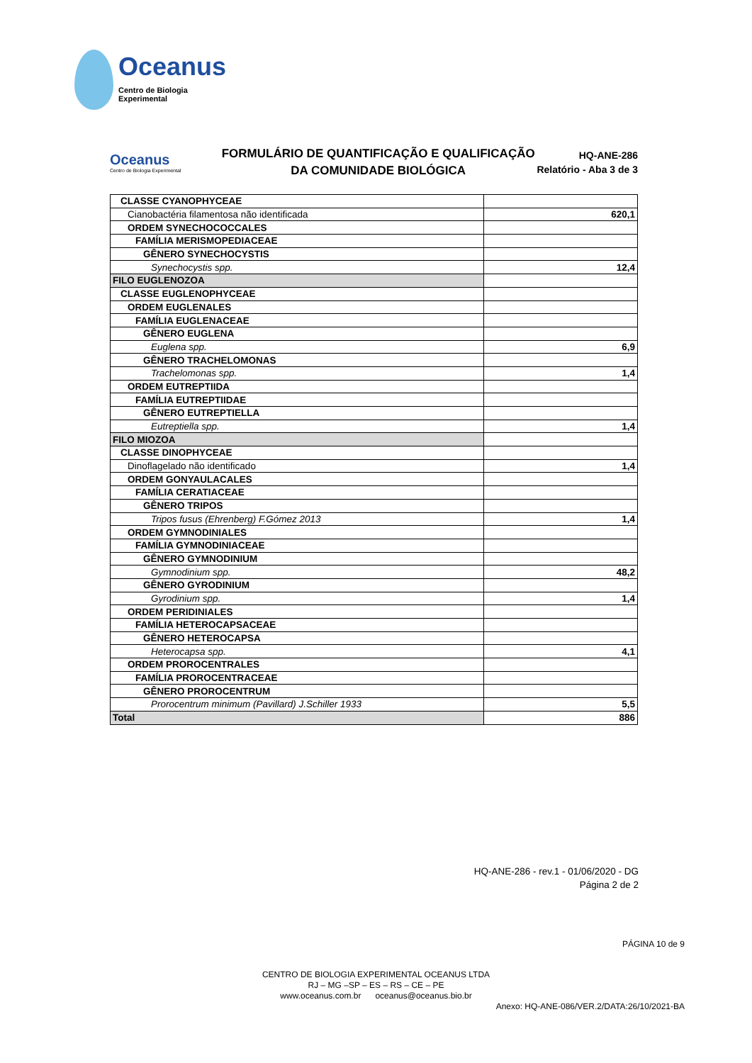Oceanus
Centro de Biologia Experimental
Oceanus
Centro de Biologia Experimental
FORMULÁRIO DE QUANTIFICAÇÃO E QUALIFICAÇÃO
DA COMUNIDADE BIOLÓGICA
HQ-ANE-286
Relatório - Aba 3 de 3
| CLASSE CYANOPHYCEAE | |
| Cianobactéria filamentosa não identificada | 620,1 |
| ORDEM SYNECHOCOCCALES | |
| FAMÍLIA MERISMOPEDIACEAE | |
| GÊNERO SYNECHOCYSTIS | |
| Synechocystis spp. | 12,4 |
| FILO EUGLENOZOA | |
| CLASSE EUGLENOPHYCEAE | |
| ORDEM EUGLENALES | |
| FAMÍLIA EUGLENACEAE | |
| GÊNERO EUGLENA | |
| Euglena spp. | 6,9 |
| GÊNERO TRACHELOMONAS | |
| Trachelomonas spp. | 1,4 |
| ORDEM EUTREPTIIDA | |
| FAMÍLIA EUTREPTIIDAE | |
| GÊNERO EUTREPTIELLA | |
| Eutreptiella spp. | 1,4 |
| FILO MIOZOA | |
| CLASSE DINOPHYCEAE | |
| Dinoflagelado não identificado | 1,4 |
| ORDEM GONYAULACALES | |
| FAMÍLIA CERATIACEAE | |
| GÊNERO TRIPOS | |
| Tripos fusus (Ehrenberg) F.Gómez 2013 | 1,4 |
| ORDEM GYMNODINIALES | |
| FAMÍLIA GYMNODINIACEAE | |
| GÊNERO GYMNODINIUM | |
| Gymnodinium spp. | 48,2 |
| GÊNERO GYRODINIUM | |
| Gyrodinium spp. | 1,4 |
| ORDEM PERIDINIALES | |
| FAMÍLIA HETEROCAPSACEAE | |
| GÊNERO HETEROCAPSA | |
| Heterocapsa spp. | 4,1 |
| ORDEM PROROCENTRALES | |
| FAMÍLIA PROROCENTRACEAE | |
| GÊNERO PROROCENTRUM | |
| Prorocentrum minimum (Pavillard) J.Schiller 1933 | 5,5 |
| Total | 886 |
HQ-ANE-286 - rev.1 - 01/06/2020 - DG
Página 2 de 2
PÁGINA 10 de 9
CENTRO DE BIOLOGIA EXPERIMENTAL OCEANUS LTDA
RJ – MG –SP – ES – RS – CE – PE
www.oceanus.com.br oceanus@oceanus.bio.br
Anexo: HQ-ANE-086/VER.2/DATA:26/10/2021-BA